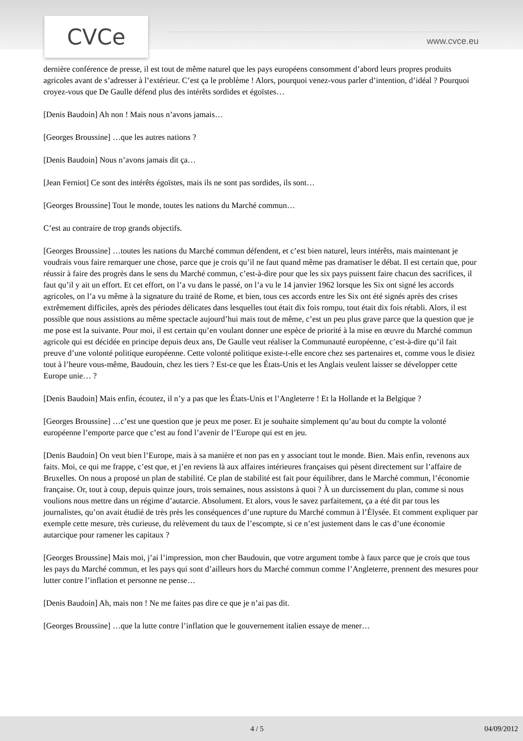CVCe www.cvce.eu
dernière conférence de presse, il est tout de même naturel que les pays européens consomment d’abord leurs propres produits agricoles avant de s’adresser à l’extérieur. C’est ça le problème ! Alors, pourquoi venez-vous parler d’intention, d’idéal ? Pourquoi croyez-vous que De Gaulle défend plus des intérêts sordides et égoïstes…
[Denis Baudoin] Ah non ! Mais nous n’avons jamais…
[Georges Broussine] …que les autres nations ?
[Denis Baudoin] Nous n’avons jamais dit ça…
[Jean Ferniot] Ce sont des intérêts égoïstes, mais ils ne sont pas sordides, ils sont…
[Georges Broussine] Tout le monde, toutes les nations du Marché commun…
C’est au contraire de trop grands objectifs.
[Georges Broussine] …toutes les nations du Marché commun défendent, et c’est bien naturel, leurs intérêts, mais maintenant je voudrais vous faire remarquer une chose, parce que je crois qu’il ne faut quand même pas dramatiser le débat. Il est certain que, pour réussir à faire des progrès dans le sens du Marché commun, c’est-à-dire pour que les six pays puissent faire chacun des sacrifices, il faut qu’il y ait un effort. Et cet effort, on l’a vu dans le passé, on l’a vu le 14 janvier 1962 lorsque les Six ont signé les accords agricoles, on l’a vu même à la signature du traité de Rome, et bien, tous ces accords entre les Six ont été signés après des crises extrêmement difficiles, après des périodes délicates dans lesquelles tout était dix fois rompu, tout était dix fois rétabli. Alors, il est possible que nous assistions au même spectacle aujourd’hui mais tout de même, c’est un peu plus grave parce que la question que je me pose est la suivante. Pour moi, il est certain qu’en voulant donner une espèce de priorité à la mise en œuvre du Marché commun agricole qui est décidée en principe depuis deux ans, De Gaulle veut réaliser la Communauté européenne, c’est-à-dire qu’il fait preuve d’une volonté politique européenne. Cette volonté politique existe-t-elle encore chez ses partenaires et, comme vous le disiez tout à l’heure vous-même, Baudouin, chez les tiers ? Est-ce que les États-Unis et les Anglais veulent laisser se développer cette Europe unie… ?
[Denis Baudoin] Mais enfin, écoutez, il n’y a pas que les États-Unis et l’Angleterre ! Et la Hollande et la Belgique ?
[Georges Broussine] …c’est une question que je peux me poser. Et je souhaite simplement qu’au bout du compte la volonté européenne l’emporte parce que c’est au fond l’avenir de l’Europe qui est en jeu.
[Denis Baudoin] On veut bien l’Europe, mais à sa manière et non pas en y associant tout le monde. Bien. Mais enfin, revenons aux faits. Moi, ce qui me frappe, c’est que, et j’en reviens là aux affaires intérieures françaises qui pèsent directement sur l’affaire de Bruxelles. On nous a proposé un plan de stabilité. Ce plan de stabilité est fait pour équilibrer, dans le Marché commun, l’économie française. Or, tout à coup, depuis quinze jours, trois semaines, nous assistons à quoi ? À un durcissement du plan, comme si nous voulions nous mettre dans un régime d’autarcie. Absolument. Et alors, vous le savez parfaitement, ça a été dit par tous les journalistes, qu’on avait étudié de très près les conséquences d’une rupture du Marché commun à l’Élysée. Et comment expliquer par exemple cette mesure, très curieuse, du relèvement du taux de l’escompte, si ce n’est justement dans le cas d’une économie autarcique pour ramener les capitaux ?
[Georges Broussine] Mais moi, j’ai l’impression, mon cher Baudouin, que votre argument tombe à faux parce que je crois que tous les pays du Marché commun, et les pays qui sont d’ailleurs hors du Marché commun comme l’Angleterre, prennent des mesures pour lutter contre l’inflation et personne ne pense…
[Denis Baudoin] Ah, mais non ! Ne me faites pas dire ce que je n’ai pas dit.
[Georges Broussine] …que la lutte contre l’inflation que le gouvernement italien essaye de mener…
4 / 5 04/09/2012